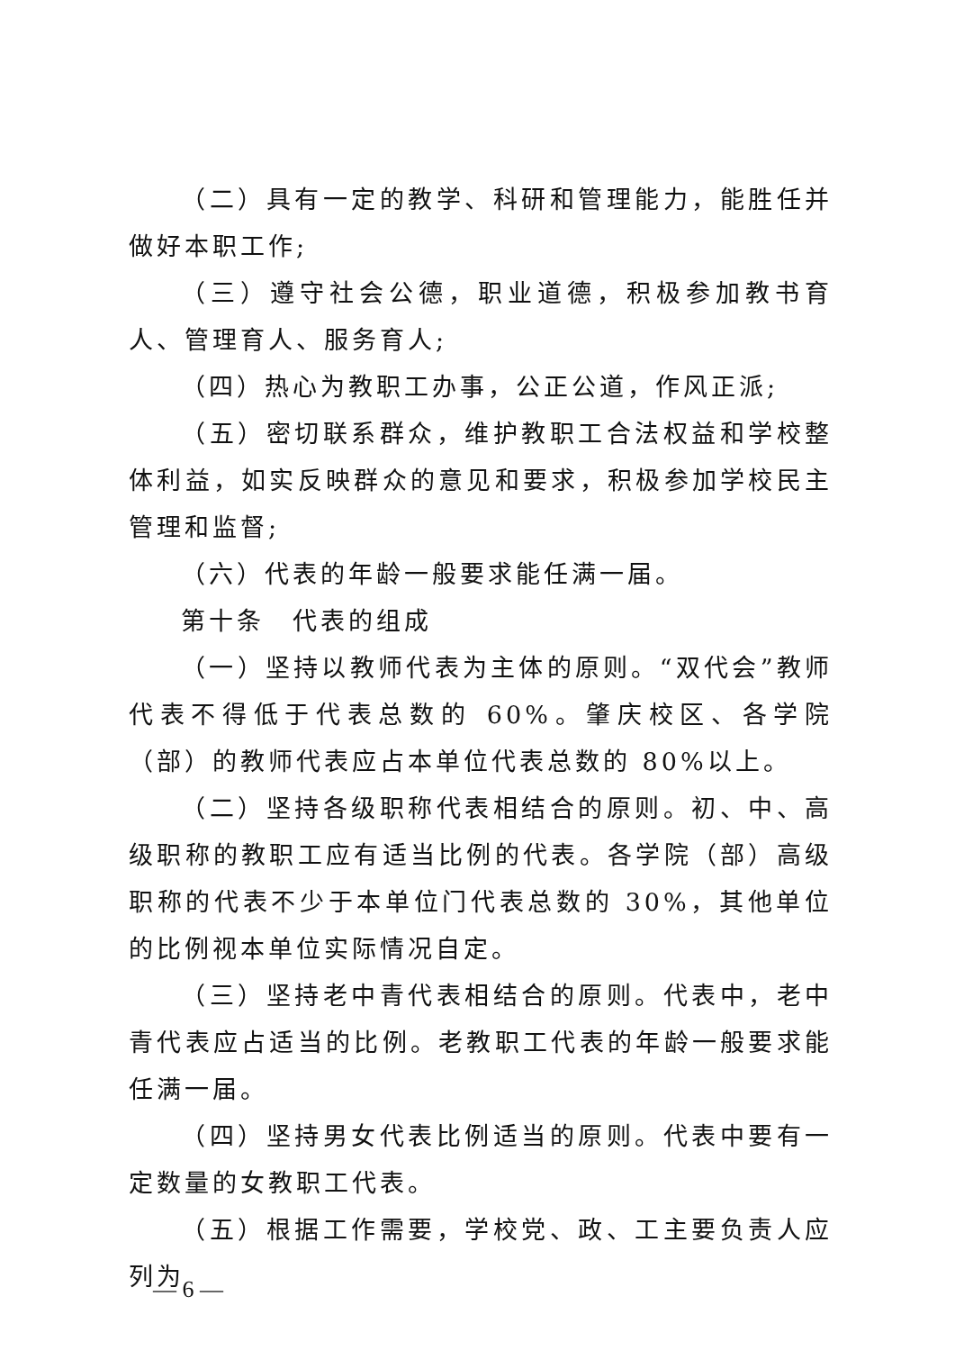（二）具有一定的教学、科研和管理能力，能胜任并做好本职工作;
（三）遵守社会公德，职业道德，积极参加教书育人、管理育人、服务育人;
（四）热心为教职工办事，公正公道，作风正派;
（五）密切联系群众，维护教职工合法权益和学校整体利益，如实反映群众的意见和要求，积极参加学校民主管理和监督;
（六）代表的年龄一般要求能任满一届。
第十条　代表的组成
（一）坚持以教师代表为主体的原则。“双代会”教师代表不得低于代表总数的 60%。肇庆校区、各学院（部）的教师代表应占本单位代表总数的 80%以上。
（二）坚持各级职称代表相结合的原则。初、中、高级职称的教职工应有适当比例的代表。各学院（部）高级职称的代表不少于本单位门代表总数的 30%，其他单位的比例视本单位实际情况自定。
（三）坚持老中青代表相结合的原则。代表中，老中青代表应占适当的比例。老教职工代表的年龄一般要求能任满一届。
（四）坚持男女代表比例适当的原则。代表中要有一定数量的女教职工代表。
（五）根据工作需要，学校党、政、工主要负责人应列为
— 6 —